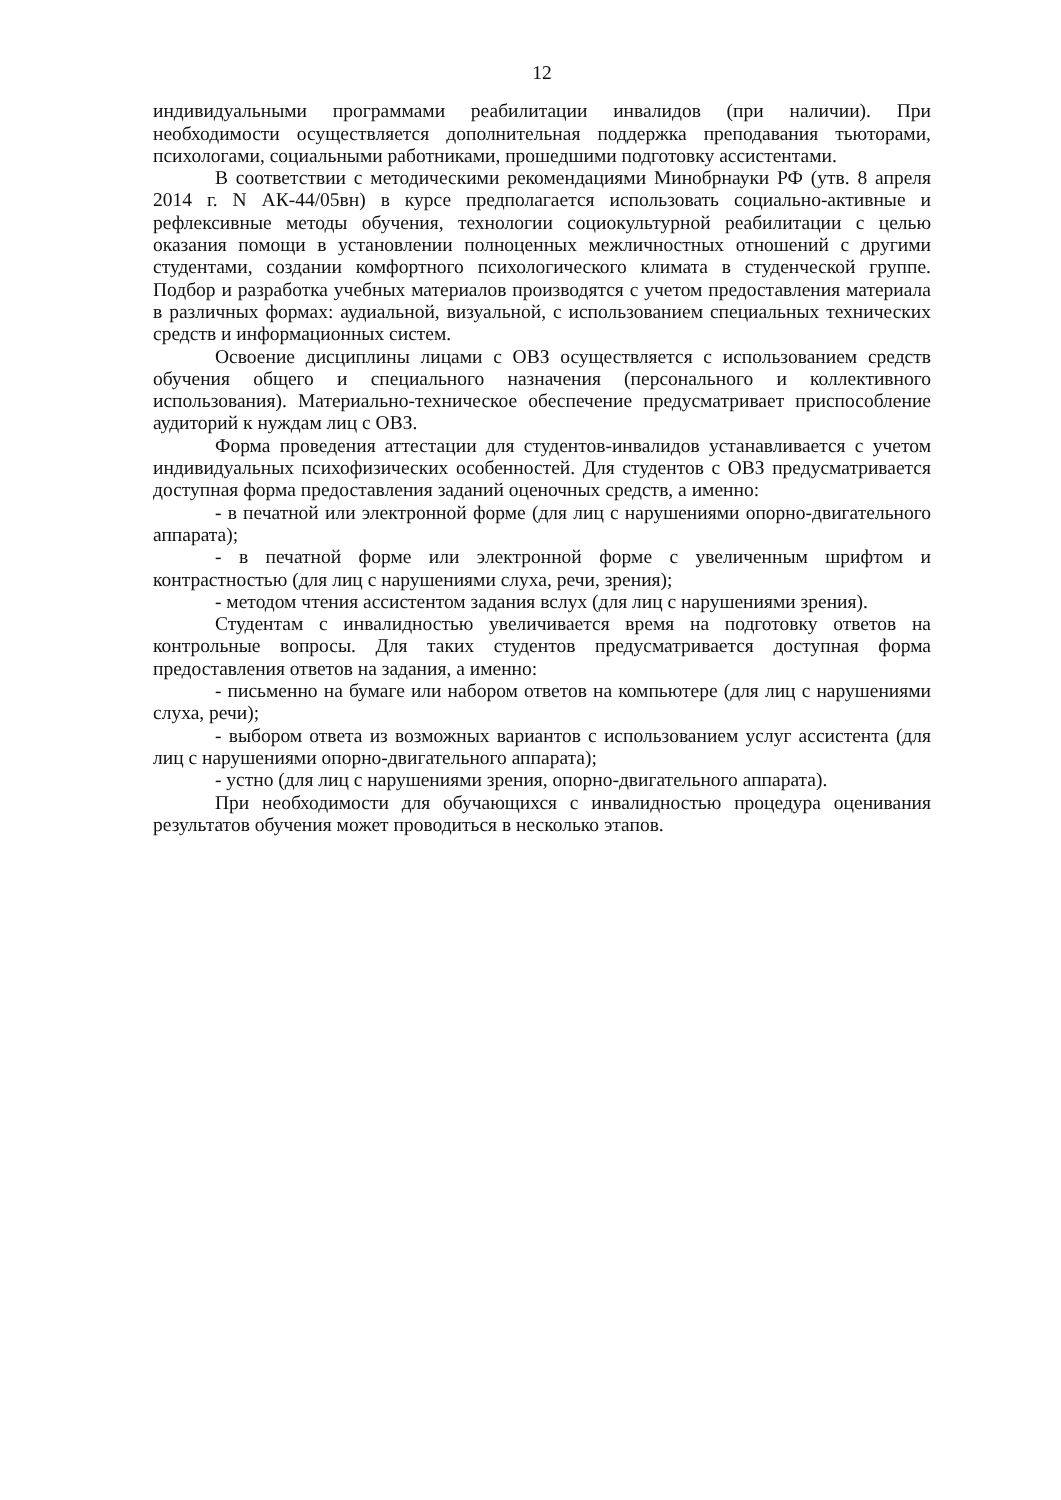12
индивидуальными программами реабилитации инвалидов (при наличии). При необходимости осуществляется дополнительная поддержка преподавания тьюторами, психологами, социальными работниками, прошедшими подготовку ассистентами.
В соответствии с методическими рекомендациями Минобрнауки РФ (утв. 8 апреля 2014 г. N АК-44/05вн) в курсе предполагается использовать социально-активные и рефлексивные методы обучения, технологии социокультурной реабилитации с целью оказания помощи в установлении полноценных межличностных отношений с другими студентами, создании комфортного психологического климата в студенческой группе. Подбор и разработка учебных материалов производятся с учетом предоставления материала в различных формах: аудиальной, визуальной, с использованием специальных технических средств и информационных систем.
Освоение дисциплины лицами с ОВЗ осуществляется с использованием средств обучения общего и специального назначения (персонального и коллективного использования). Материально-техническое обеспечение предусматривает приспособление аудиторий к нуждам лиц с ОВЗ.
Форма проведения аттестации для студентов-инвалидов устанавливается с учетом индивидуальных психофизических особенностей. Для студентов с ОВЗ предусматривается доступная форма предоставления заданий оценочных средств, а именно:
- в печатной или электронной форме (для лиц с нарушениями опорно-двигательного аппарата);
- в печатной форме или электронной форме с увеличенным шрифтом и контрастностью (для лиц с нарушениями слуха, речи, зрения);
- методом чтения ассистентом задания вслух (для лиц с нарушениями зрения).
Студентам с инвалидностью увеличивается время на подготовку ответов на контрольные вопросы. Для таких студентов предусматривается доступная форма предоставления ответов на задания, а именно:
- письменно на бумаге или набором ответов на компьютере (для лиц с нарушениями слуха, речи);
- выбором ответа из возможных вариантов с использованием услуг ассистента (для лиц с нарушениями опорно-двигательного аппарата);
- устно (для лиц с нарушениями зрения, опорно-двигательного аппарата).
При необходимости для обучающихся с инвалидностью процедура оценивания результатов обучения может проводиться в несколько этапов.